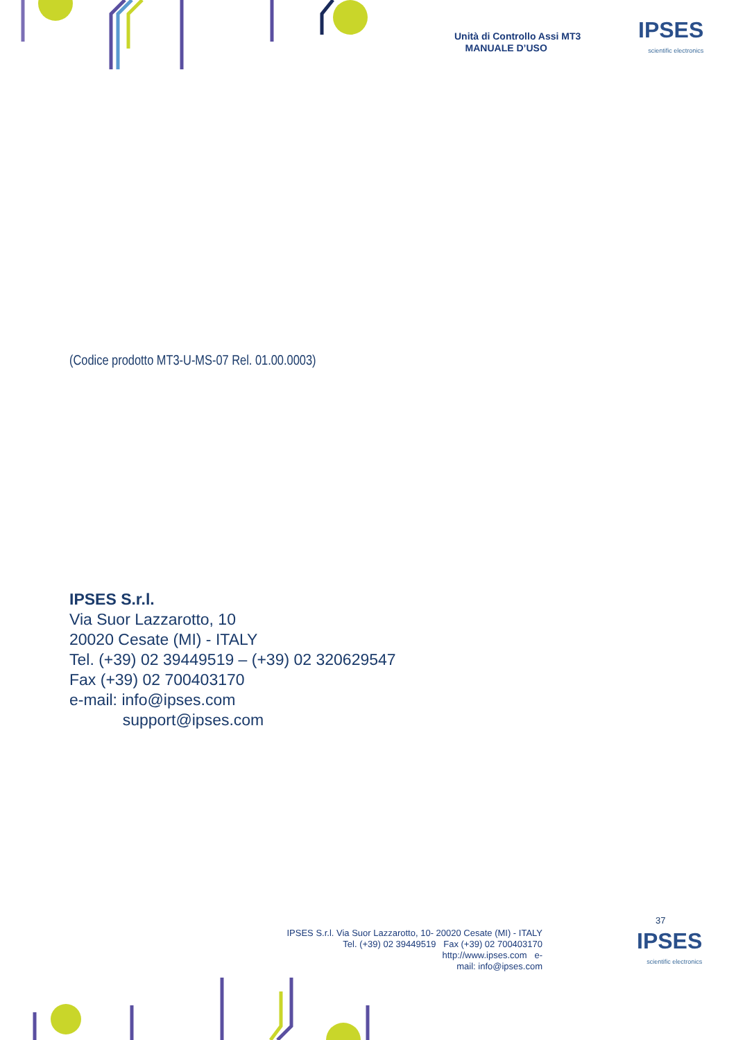Unità di Controllo Assi MT3
MANUALE D’USO
IPSES
scientific electronics
(Codice prodotto MT3-U-MS-07 Rel. 01.00.0003)
IPSES S.r.l.
Via Suor Lazzarotto, 10
20020 Cesate (MI) - ITALY
Tel. (+39) 02 39449519 – (+39) 02 320629547
Fax (+39) 02 700403170
e-mail: info@ipses.com
support@ipses.com
37
IPSES S.r.l. Via Suor Lazzarotto, 10- 20020 Cesate (MI) - ITALY
Tel. (+39) 02 39449519 Fax (+39) 02 700403170
http://www.ipses.com e-
mail: info@ipses.com
IPSES
scientific electronics